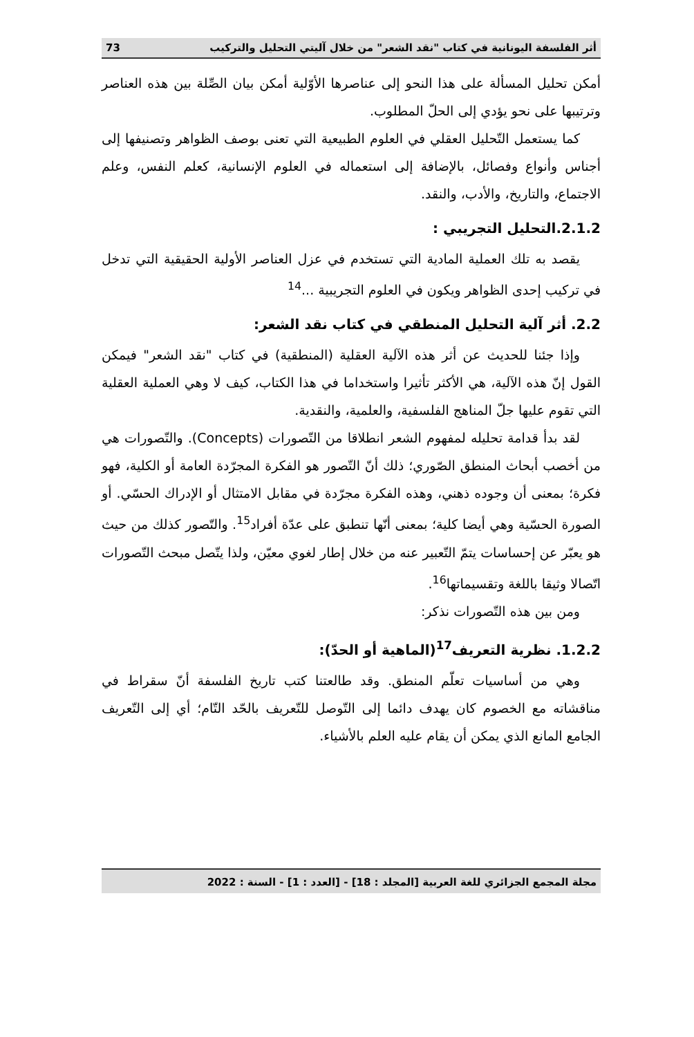أثر الفلسفة اليونانية في كتاب "نقد الشعر" من خلال آليتي التحليل والتركيب 73
أمكن تحليل المسألة على هذا النحو إلى عناصرها الأوّلية أمكن بيان الصِّلة بين هذه العناصر وترتيبها على نحو يؤدي إلى الحلّ المطلوب.
كما يستعمل التّحليل العقلي في العلوم الطبيعية التي تعنى بوصف الظواهر وتصنيفها إلى أجناس وأنواع وفصائل، بالإضافة إلى استعماله في العلوم الإنسانية، كعلم النفس، وعلم الاجتماع، والتاريخ، والأدب، والنقد.
2.1.2.التحليل التجريبي :
يقصد به تلك العملية المادية التي تستخدم في عزل العناصر الأولية الحقيقية التي تدخل في تركيب إحدى الظواهر ويكون في العلوم التجريبية ...<sup>14</sup>
2.2. أثر آلية التحليل المنطقي في كتاب نقد الشعر:
وإذا جئنا للحديث عن أثر هذه الآلية العقلية (المنطقية) في كتاب "نقد الشعر" فيمكن القول إنّ هذه الآلية، هي الأكثر تأثيرا واستخداما في هذا الكتاب، كيف لا وهي العملية العقلية التي تقوم عليها جلّ المناهج الفلسفية، والعلمية، والنقدية.
لقد بدأ قدامة تحليله لمفهوم الشعر انطلاقا من التّصورات (Concepts). والتّصورات هي من أخصب أبحاث المنطق الصّوري؛ ذلك أنّ التّصور هو الفكرة المجرّدة العامة أو الكلية، فهو فكرة؛ بمعنى أن وجوده ذهني، وهذه الفكرة مجرّدة في مقابل الامتثال أو الإدراك الحسّي. أو الصورة الحسّية وهي أيضا كلية؛ بمعنى أنّها تنطبق على عدّة أفراد<sup>15</sup>. والتّصور كذلك من حيث هو يعبّر عن إحساسات يتمّ التّعبير عنه من خلال إطار لغوي معيّن، ولذا يتّصل مبحث التّصورات اتّصالا وثيقا باللغة وتقسيماتها<sup>16</sup>.
ومن بين هذه التّصورات نذكر:
1.2.2. نظرية التعريف<sup>17</sup>(الماهية أو الحدّ):
وهي من أساسيات تعلّم المنطق. وقد طالعتنا كتب تاريخ الفلسفة أنّ سقراط في مناقشاته مع الخصوم كان يهدف دائما إلى التّوصل للتّعريف بالحّد التّام؛ أي إلى التّعريف الجامع المانع الذي يمكن أن يقام عليه العلم بالأشياء.
مجلة المجمع الجزائري للغة العربية [المجلد : 18] - [العدد : 1] - السنة : 2022